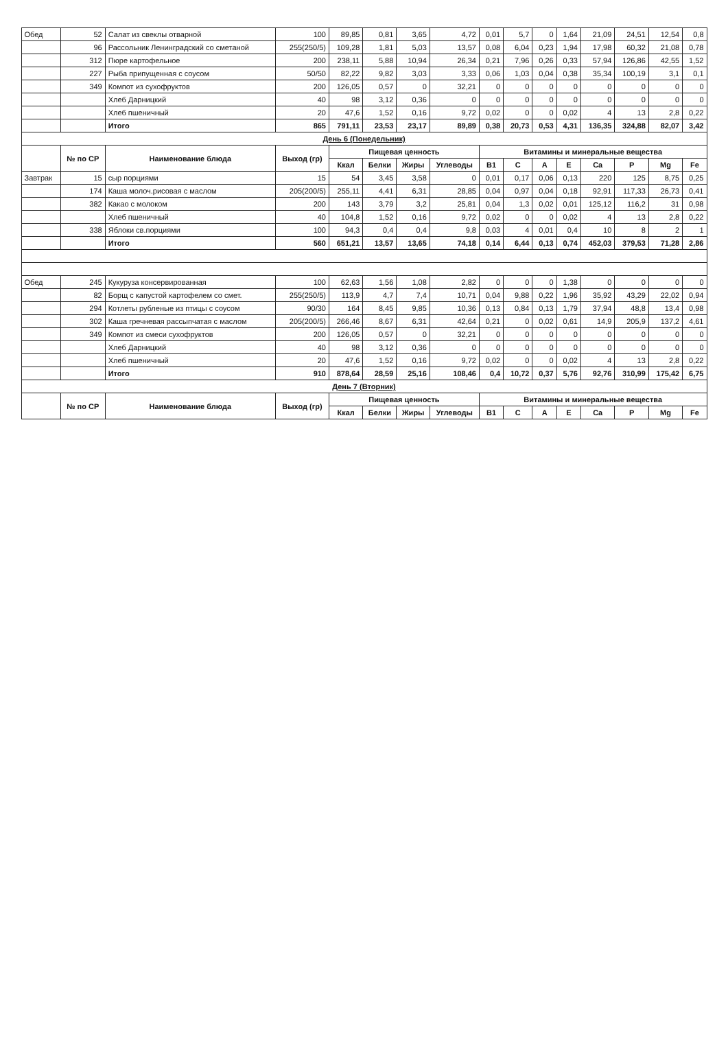| Обед | 52 | Салат из свеклы отварной | 100 | 89,85 | 0,81 | 3,65 | 4,72 | 0,01 | 5,7 | 0 | 1,64 | 21,09 | 24,51 | 12,54 | 0,8 |
| | 96 | Рассольник Ленинградский со сметаной | 255(250/5) | 109,28 | 1,81 | 5,03 | 13,57 | 0,08 | 6,04 | 0,23 | 1,94 | 17,98 | 60,32 | 21,08 | 0,78 |
| | 312 | Пюре картофельное | 200 | 238,11 | 5,88 | 10,94 | 26,34 | 0,21 | 7,96 | 0,26 | 0,33 | 57,94 | 126,86 | 42,55 | 1,52 |
| | 227 | Рыба припущенная с соусом | 50/50 | 82,22 | 9,82 | 3,03 | 3,33 | 0,06 | 1,03 | 0,04 | 0,38 | 35,34 | 100,19 | 3,1 | 0,1 |
| | 349 | Компот из сухофруктов | 200 | 126,05 | 0,57 | 0 | 32,21 | 0 | 0 | 0 | 0 | 0 | 0 | 0 | 0 |
| | | Хлеб Дарницкий | 40 | 98 | 3,12 | 0,36 | 0 | 0 | 0 | 0 | 0 | 0 | 0 | 0 | 0 |
| | | Хлеб пшеничный | 20 | 47,6 | 1,52 | 0,16 | 9,72 | 0,02 | 0 | 0 | 0,02 | 4 | 13 | 2,8 | 0,22 |
| | | Итого | 865 | 791,11 | 23,53 | 23,17 | 89,89 | 0,38 | 20,73 | 0,53 | 4,31 | 136,35 | 324,88 | 82,07 | 3,42 |
| День 6 (Понедельник) | | | | | | | | | | | | | | | |
| | № по СР | Наименование блюда | Выход (гр) | Пищевая ценность | | | | Витамины и минеральные вещества | | | | | | | |
| | | | | Ккал | Белки | Жиры | Углеводы | B1 | C | A | E | Ca | P | Mg | Fe |
| Завтрак | 15 | сыр порциями | 15 | 54 | 3,45 | 3,58 | 0 | 0,01 | 0,17 | 0,06 | 0,13 | 220 | 125 | 8,75 | 0,25 |
| | 174 | Каша молоч.рисовая с маслом | 205(200/5) | 255,11 | 4,41 | 6,31 | 28,85 | 0,04 | 0,97 | 0,04 | 0,18 | 92,91 | 117,33 | 26,73 | 0,41 |
| | 382 | Какао с молоком | 200 | 143 | 3,79 | 3,2 | 25,81 | 0,04 | 1,3 | 0,02 | 0,01 | 125,12 | 116,2 | 31 | 0,98 |
| | | Хлеб пшеничный | 40 | 104,8 | 1,52 | 0,16 | 9,72 | 0,02 | 0 | 0 | 0,02 | 4 | 13 | 2,8 | 0,22 |
| | 338 | Яблоки св.порциями | 100 | 94,3 | 0,4 | 0,4 | 9,8 | 0,03 | 4 | 0,01 | 0,4 | 10 | 8 | 2 | 1 |
| | | Итого | 560 | 651,21 | 13,57 | 13,65 | 74,18 | 0,14 | 6,44 | 0,13 | 0,74 | 452,03 | 379,53 | 71,28 | 2,86 |
| Обед | 245 | Кукуруза консервированная | 100 | 62,63 | 1,56 | 1,08 | 2,82 | 0 | 0 | 0 | 1,38 | 0 | 0 | 0 | 0 |
| | 82 | Борщ с капустой картофелем со смет. | 255(250/5) | 113,9 | 4,7 | 7,4 | 10,71 | 0,04 | 9,88 | 0,22 | 1,96 | 35,92 | 43,29 | 22,02 | 0,94 |
| | 294 | Котлеты рубленые из птицы с соусом | 90/30 | 164 | 8,45 | 9,85 | 10,36 | 0,13 | 0,84 | 0,13 | 1,79 | 37,94 | 48,8 | 13,4 | 0,98 |
| | 302 | Каша гречневая рассыпчатая с маслом | 205(200/5) | 266,46 | 8,67 | 6,31 | 42,64 | 0,21 | 0 | 0,02 | 0,61 | 14,9 | 205,9 | 137,2 | 4,61 |
| | 349 | Компот из смеси сухофруктов | 200 | 126,05 | 0,57 | 0 | 32,21 | 0 | 0 | 0 | 0 | 0 | 0 | 0 | 0 |
| | | Хлеб Дарницкий | 40 | 98 | 3,12 | 0,36 | 0 | 0 | 0 | 0 | 0 | 0 | 0 | 0 | 0 |
| | | Хлеб пшеничный | 20 | 47,6 | 1,52 | 0,16 | 9,72 | 0,02 | 0 | 0 | 0,02 | 4 | 13 | 2,8 | 0,22 |
| | | Итого | 910 | 878,64 | 28,59 | 25,16 | 108,46 | 0,4 | 10,72 | 0,37 | 5,76 | 92,76 | 310,99 | 175,42 | 6,75 |
| День 7 (Вторник) | | | | | | | | | | | | | | | |
| | № по СР | Наименование блюда | Выход (гр) | Пищевая ценность | | | | Витамины и минеральные вещества | | | | | | | |
| | | | | Ккал | Белки | Жиры | Углеводы | B1 | C | A | E | Ca | P | Mg | Fe |